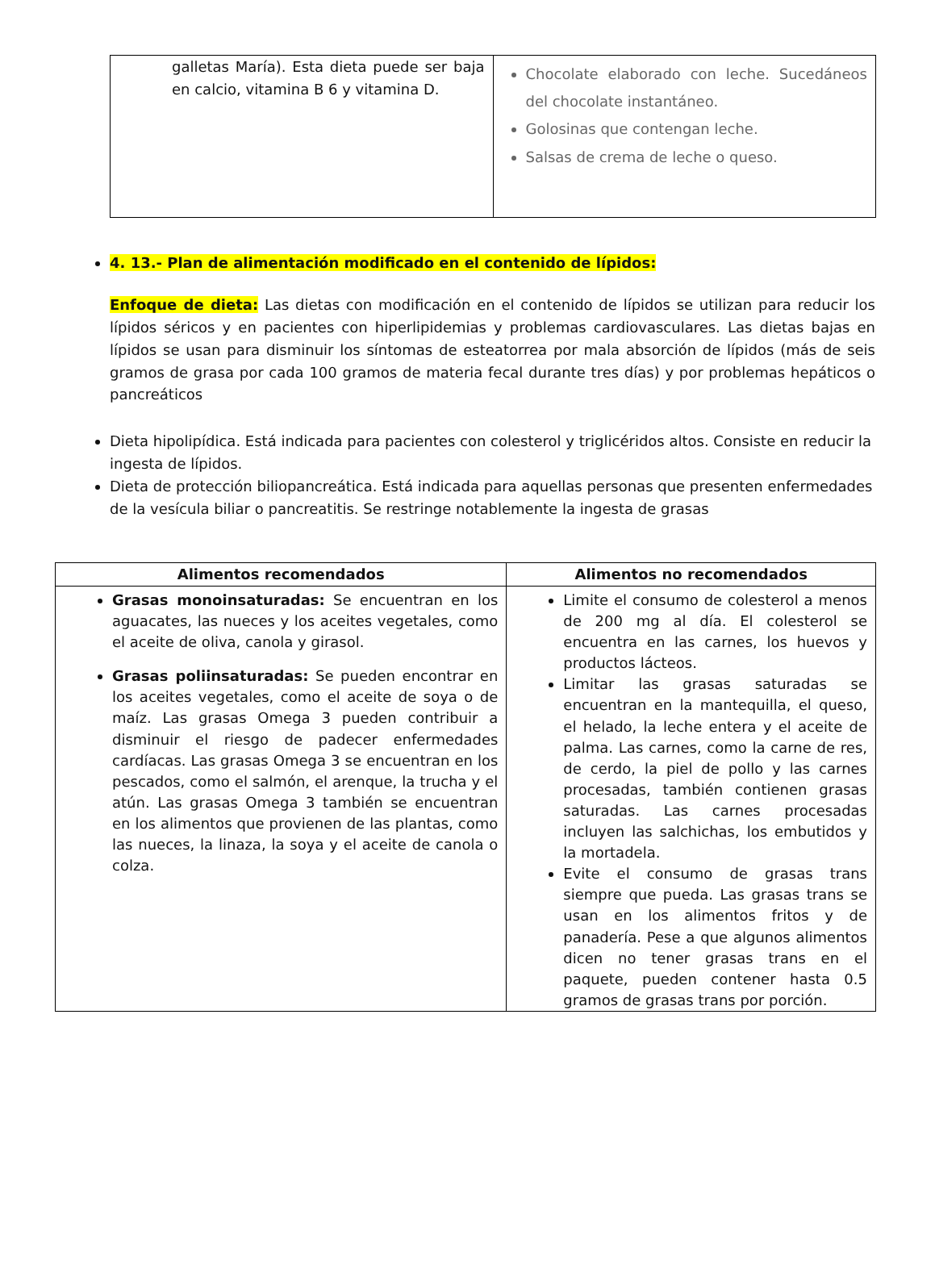| galletas María). Esta dieta puede ser baja en calcio, vitamina B 6 y vitamina D. | Chocolate elaborado con leche. Sucedáneos del chocolate instantáneo. Golosinas que contengan leche. Salsas de crema de leche o queso. |
4. 13.- Plan de alimentación modificado en el contenido de lípidos:
Enfoque de dieta: Las dietas con modificación en el contenido de lípidos se utilizan para reducir los lípidos séricos y en pacientes con hiperlipidemias y problemas cardiovasculares. Las dietas bajas en lípidos se usan para disminuir los síntomas de esteatorrea por mala absorción de lípidos (más de seis gramos de grasa por cada 100 gramos de materia fecal durante tres días) y por problemas hepáticos o pancreáticos
Dieta hipolipídica. Está indicada para pacientes con colesterol y triglicéridos altos. Consiste en reducir la ingesta de lípidos.
Dieta de protección biliopancreática. Está indicada para aquellas personas que presenten enfermedades de la vesícula biliar o pancreatitis. Se restringe notablemente la ingesta de grasas
| Alimentos recomendados | Alimentos no recomendados |
| --- | --- |
| Grasas monoinsaturadas: Se encuentran en los aguacates, las nueces y los aceites vegetales, como el aceite de oliva, canola y girasol. Grasas poliinsaturadas: Se pueden encontrar en los aceites vegetales, como el aceite de soya o de maíz. Las grasas Omega 3 pueden contribuir a disminuir el riesgo de padecer enfermedades cardíacas. Las grasas Omega 3 se encuentran en los pescados, como el salmón, el arenque, la trucha y el atún. Las grasas Omega 3 también se encuentran en los alimentos que provienen de las plantas, como las nueces, la linaza, la soya y el aceite de canola o colza. | Limite el consumo de colesterol a menos de 200 mg al día. El colesterol se encuentra en las carnes, los huevos y productos lácteos. Limitar las grasas saturadas se encuentran en la mantequilla, el queso, el helado, la leche entera y el aceite de palma. Las carnes, como la carne de res, de cerdo, la piel de pollo y las carnes procesadas, también contienen grasas saturadas. Las carnes procesadas incluyen las salchichas, los embutidos y la mortadela. Evite el consumo de grasas trans siempre que pueda. Las grasas trans se usan en los alimentos fritos y de panadería. Pese a que algunos alimentos dicen no tener grasas trans en el paquete, pueden contener hasta 0.5 gramos de grasas trans por porción. |